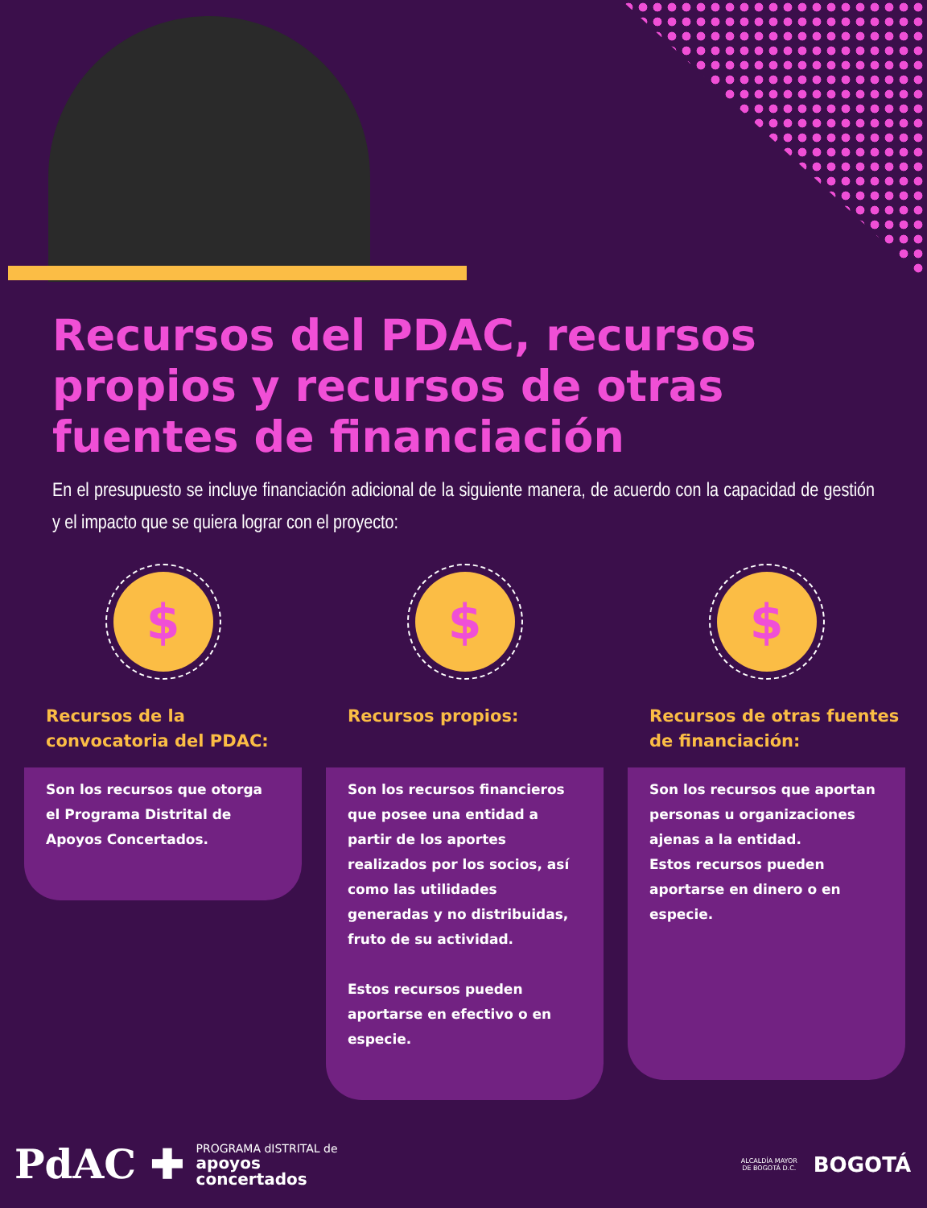Recursos del PDAC, recursos propios y recursos de otras fuentes de financiación
En el presupuesto se incluye financiación adicional de la siguiente manera, de acuerdo con la capacidad de gestión y el impacto que se quiera lograr con el proyecto:
$
Recursos de la convocatoria del PDAC:
Son los recursos que otorga el Programa Distrital de Apoyos Concertados.
$
Recursos propios:
Son los recursos financieros que posee una entidad a partir de los aportes realizados por los socios, así como las utilidades generadas y no distribuidas, fruto de su actividad.
Estos recursos pueden aportarse en efectivo o en especie.
$
Recursos de otras fuentes de financiación:
Son los recursos que aportan personas u organizaciones ajenas a la entidad.
Estos recursos pueden aportarse en dinero o en especie.
PdAC ✚
PROGRAMA dISTRITAL de
apoyos
concertados
ALCALDÍA MAYOR
DE BOGOTÁ D.C.
BOGOTÁ